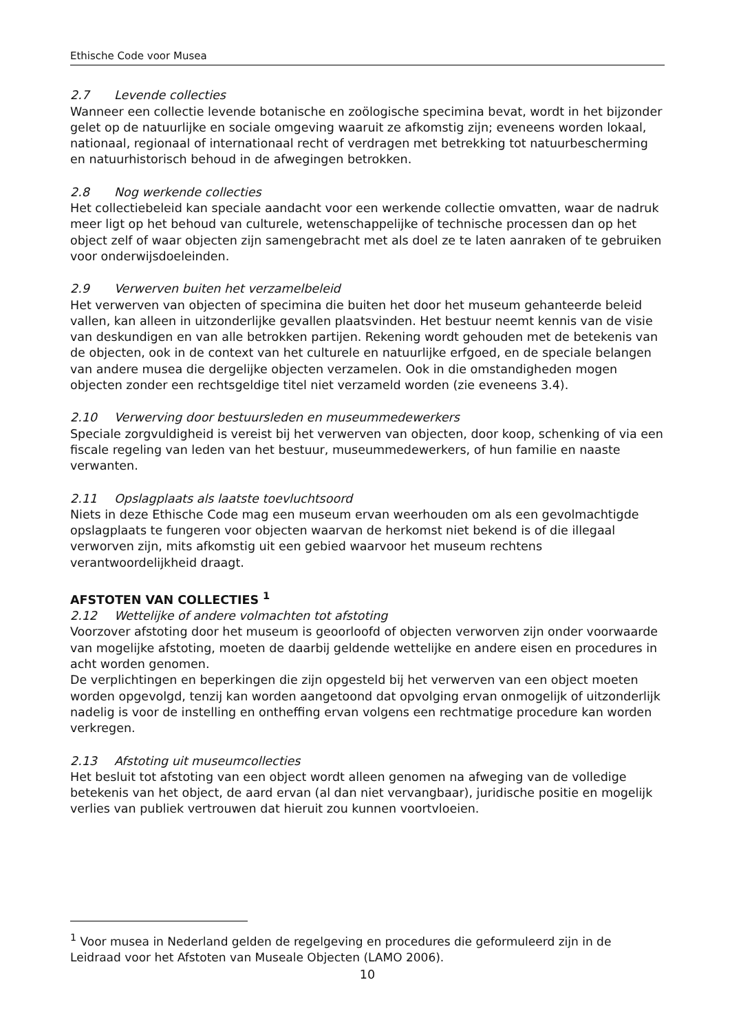Ethische Code voor Musea
2.7 Levende collecties
Wanneer een collectie levende botanische en zoölogische specimina bevat, wordt in het bijzonder gelet op de natuurlijke en sociale omgeving waaruit ze afkomstig zijn; eveneens worden lokaal, nationaal, regionaal of internationaal recht of verdragen met betrekking tot natuurbescherming en natuurhistorisch behoud in de afwegingen betrokken.
2.8 Nog werkende collecties
Het collectiebeleid kan speciale aandacht voor een werkende collectie omvatten, waar de nadruk meer ligt op het behoud van culturele, wetenschappelijke of technische processen dan op het object zelf of waar objecten zijn samengebracht met als doel ze te laten aanraken of te gebruiken voor onderwijsdoeleinden.
2.9 Verwerven buiten het verzamelbeleid
Het verwerven van objecten of specimina die buiten het door het museum gehanteerde beleid vallen, kan alleen in uitzonderlijke gevallen plaatsvinden. Het bestuur neemt kennis van de visie van deskundigen en van alle betrokken partijen. Rekening wordt gehouden met de betekenis van de objecten, ook in de context van het culturele en natuurlijke erfgoed, en de speciale belangen van andere musea die dergelijke objecten verzamelen. Ook in die omstandigheden mogen objecten zonder een rechtsgeldige titel niet verzameld worden (zie eveneens 3.4).
2.10 Verwerving door bestuursleden en museummedewerkers
Speciale zorgvuldigheid is vereist bij het verwerven van objecten, door koop, schenking of via een fiscale regeling van leden van het bestuur, museummedewerkers, of hun familie en naaste verwanten.
2.11 Opslagplaats als laatste toevluchtsoord
Niets in deze Ethische Code mag een museum ervan weerhouden om als een gevolmachtigde opslagplaats te fungeren voor objecten waarvan de herkomst niet bekend is of die illegaal verworven zijn, mits afkomstig uit een gebied waarvoor het museum rechtens verantwoordelijkheid draagt.
AFSTOTEN VAN COLLECTIES <sup>1</sup>
2.12 Wettelijke of andere volmachten tot afstoting
Voorzover afstoting door het museum is geoorloofd of objecten verworven zijn onder voorwaarde van mogelijke afstoting, moeten de daarbij geldende wettelijke en andere eisen en procedures in acht worden genomen.
De verplichtingen en beperkingen die zijn opgesteld bij het verwerven van een object moeten worden opgevolgd, tenzij kan worden aangetoond dat opvolging ervan onmogelijk of uitzonderlijk nadelig is voor de instelling en ontheffing ervan volgens een rechtmatige procedure kan worden verkregen.
2.13 Afstoting uit museumcollecties
Het besluit tot afstoting van een object wordt alleen genomen na afweging van de volledige betekenis van het object, de aard ervan (al dan niet vervangbaar), juridische positie en mogelijk verlies van publiek vertrouwen dat hieruit zou kunnen voortvloeien.
<sup>1</sup> Voor musea in Nederland gelden de regelgeving en procedures die geformuleerd zijn in de Leidraad voor het Afstoten van Museale Objecten (LAMO 2006).
10